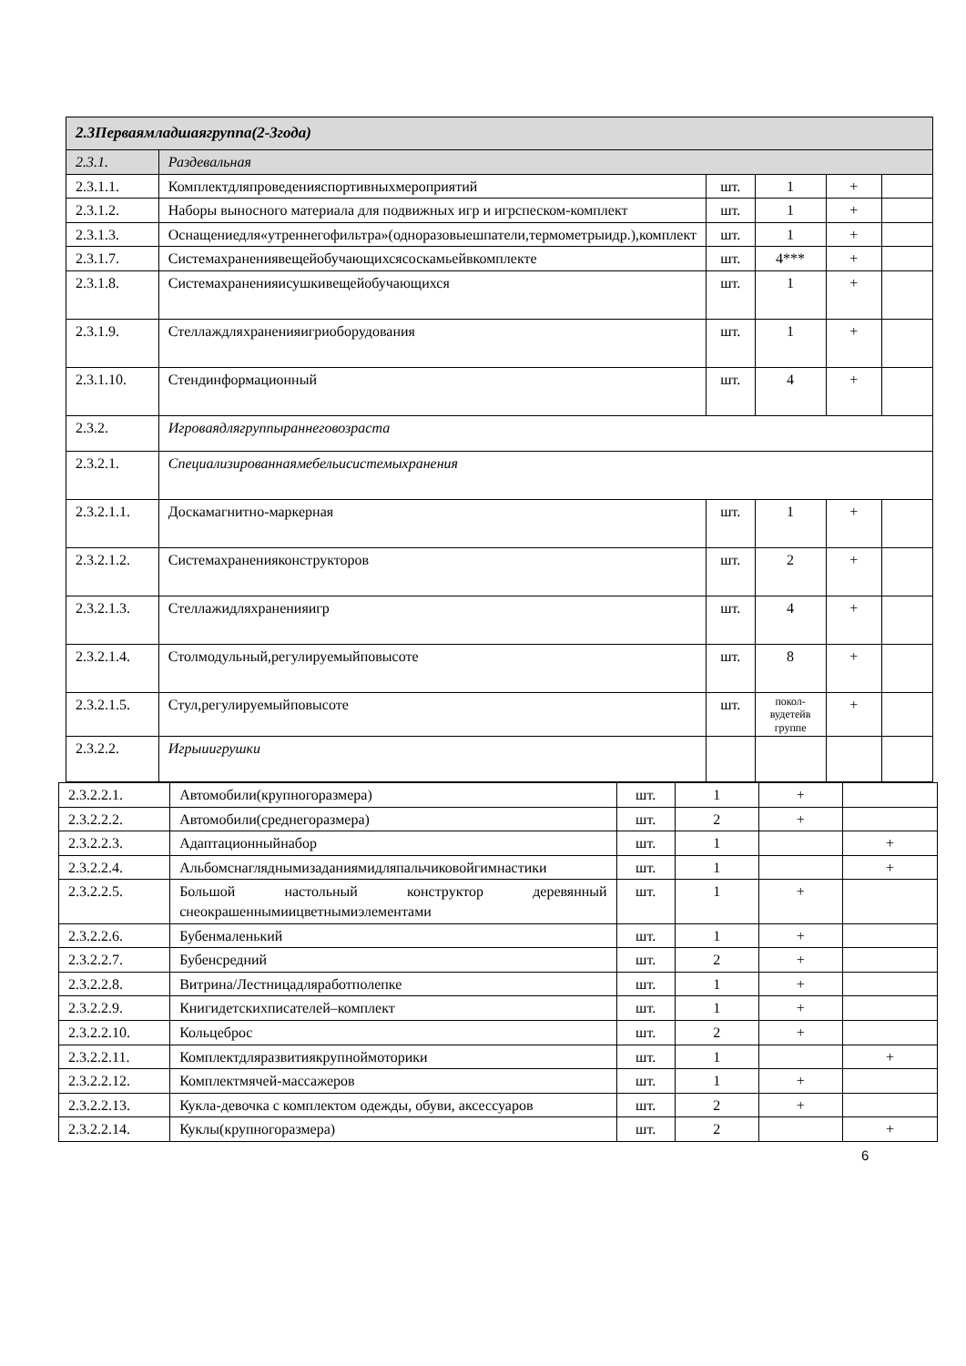| 2.3Перваямладшаягруппа(2-3года) | | | | | |
| 2.3.1. | Раздевальная | | | | |
| 2.3.1.1. | Комплектдляпроведенияспортивныхмероприятий | шт. | 1 | + | |
| 2.3.1.2. | Наборы выносного материала для подвижных игр и игрспеском-комплект | шт. | 1 | + | |
| 2.3.1.3. | Оснащениедля«утреннегофильтра»(одноразовыешпатели,термометрыидр.),комплект | шт. | 1 | + | |
| 2.3.1.7. | Системахранениявещейобучающихсясоскамьейвкомплекте | шт. | 4*** | + | |
| 2.3.1.8. | Системахраненияисушкивещейобучающихся | шт. | 1 | + | |
| 2.3.1.9. | Стеллаждляхраненияигриоборудования | шт. | 1 | + | |
| 2.3.1.10. | Стендинформационный | шт. | 4 | + | |
| 2.3.2. | Игроваядлягруппыраннеговозраста | | | | |
| 2.3.2.1. | Специализированнаямебельисистемыхранения | | | | |
| 2.3.2.1.1. | Доскамагнитно-маркерная | шт. | 1 | + | |
| 2.3.2.1.2. | Системахраненияконструкторов | шт. | 2 | + | |
| 2.3.2.1.3. | Стеллажидляхраненияигр | шт. | 4 | + | |
| 2.3.2.1.4. | Столмодульный,регулируемыйповысоте | шт. | 8 | + | |
| 2.3.2.1.5. | Стул,регулируемыйповысоте | шт. | покол- вудетейв группе | + | |
| 2.3.2.2. | Игрыиигрушки | | | | |
| 2.3.2.2.1. | Автомобили(крупногоразмера) | шт. | 1 | + | |
| 2.3.2.2.2. | Автомобили(среднегоразмера) | шт. | 2 | + | |
| 2.3.2.2.3. | Адаптационныйнабор | шт. | 1 | | + |
| 2.3.2.2.4. | Альбомснагляднымизаданиямидляпальчиковойгимнастики | шт. | 1 | | + |
| 2.3.2.2.5. | Большой настольный конструктор деревянный снеокрашеннымиицветнымиэлементами | шт. | 1 | + | |
| 2.3.2.2.6. | Бубенмаленький | шт. | 1 | + | |
| 2.3.2.2.7. | Бубенсредний | шт. | 2 | + | |
| 2.3.2.2.8. | Витрина/Лестницадляработполепке | шт. | 1 | + | |
| 2.3.2.2.9. | Книгидетскихписателей–комплект | шт. | 1 | + | |
| 2.3.2.2.10. | Кольцеброс | шт. | 2 | + | |
| 2.3.2.2.11. | Комплектдляразвитиякрупноймоторики | шт. | 1 | | + |
| 2.3.2.2.12. | Комплектмячей-массажеров | шт. | 1 | + | |
| 2.3.2.2.13. | Кукла-девочка с комплектом одежды, обуви, аксессуаров | шт. | 2 | + | |
| 2.3.2.2.14. | Куклы(крупногоразмера) | шт. | 2 | | + |
6